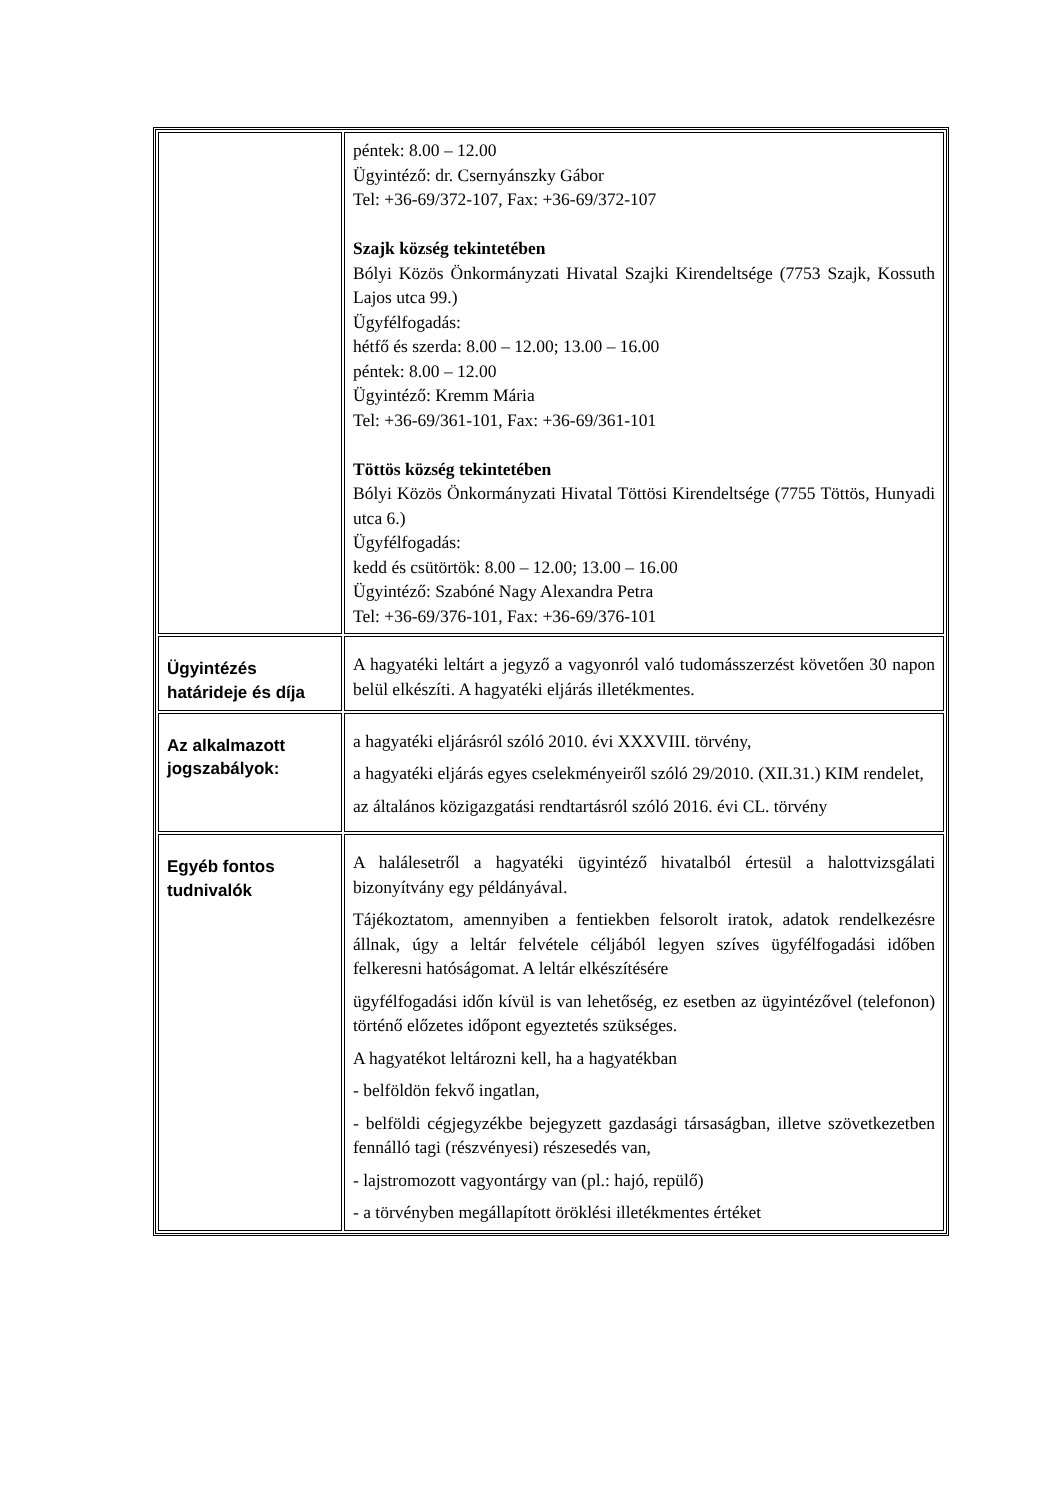| | péntek: 8.00 – 12.00 Ügyintéző: dr. Csernyánszky Gábor Tel: +36-69/372-107, Fax: +36-69/372-107 Szajk község tekintetében Bólyi Közös Önkormányzati Hivatal Szajki Kirendeltsége (7753 Szajk, Kossuth Lajos utca 99.) Ügyfélfogadás: hétfő és szerda: 8.00 – 12.00; 13.00 – 16.00 péntek: 8.00 – 12.00 Ügyintéző: Kremm Mária Tel: +36-69/361-101, Fax: +36-69/361-101 Töttös község tekintetében Bólyi Közös Önkormányzati Hivatal Töttösi Kirendeltsége (7755 Töttös, Hunyadi utca 6.) Ügyfélfogadás: kedd és csütörtök: 8.00 – 12.00; 13.00 – 16.00 Ügyintéző: Szabóné Nagy Alexandra Petra Tel: +36-69/376-101, Fax: +36-69/376-101 |
| Ügyintézés határideje és díja | A hagyatéki leltárt a jegyző a vagyonról való tudomásszerzést követően 30 napon belül elkészíti. A hagyatéki eljárás illetékmentes. |
| Az alkalmazott jogszabályok: | a hagyatéki eljárásról szóló 2010. évi XXXVIII. törvény, a hagyatéki eljárás egyes cselekményeiről szóló 29/2010. (XII.31.) KIM rendelet, az általános közigazgatási rendtartásról szóló 2016. évi CL. törvény |
| Egyéb fontos tudnivalók | A halálesetről a hagyatéki ügyintéző hivatalból értesül a halottvizsgálati bizonyítvány egy példányával. Tájékoztatom, amennyiben a fentiekben felsorolt iratok, adatok rendelkezésre állnak, úgy a leltár felvétele céljából legyen szíves ügyfélfogadási időben felkeresni hatóságomat. A leltár elkészítésére ügyfélfogadási időn kívül is van lehetőség, ez esetben az ügyintézővel (telefonon) történő előzetes időpont egyeztetés szükséges. A hagyatékot leltározni kell, ha a hagyatékban - belföldön fekvő ingatlan, - belföldi cégjegyzékbe bejegyzett gazdasági társaságban, illetve szövetkezetben fennálló tagi (részvényesi) részesedés van, - lajstromozott vagyontárgy van (pl.: hajó, repülő) - a törvényben megállapított öröklési illetékmentes értéket |